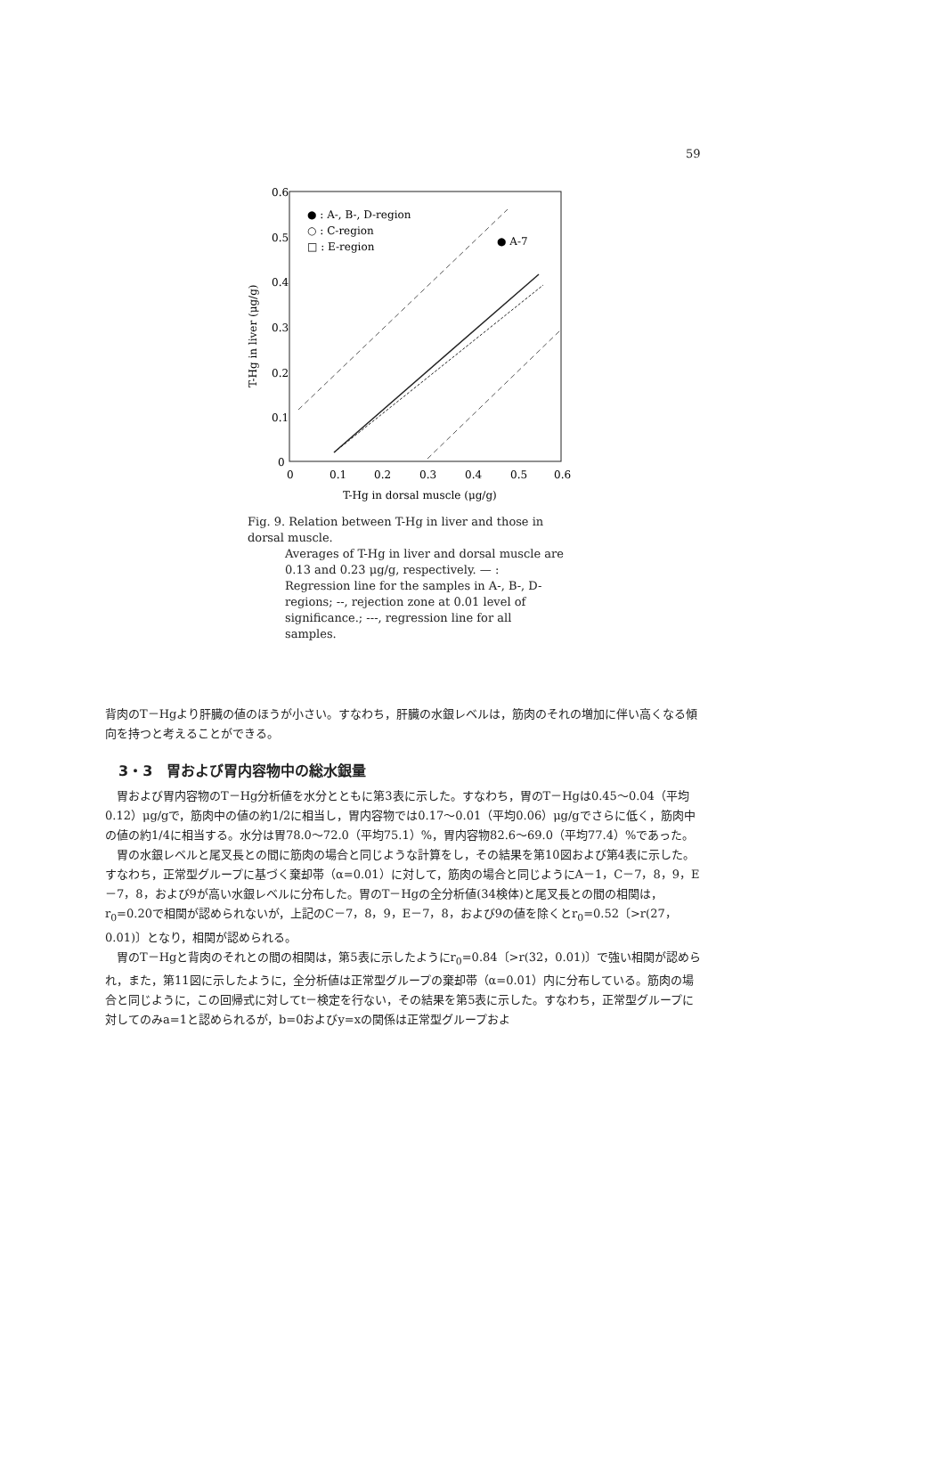59
0.6
0.5
0.4
0.3
0.2
0.1
0
0
0.1
0.2
0.3
0.4
0.5
0.6
T-Hg in dorsal muscle (μg/g)
T-Hg in liver (μg/g)
● : A-, B-, D-region
○ : C-region
□ : E-region
● A-7
Fig. 9. Relation between T-Hg in liver and those in dorsal muscle.
Averages of T-Hg in liver and dorsal muscle are 0.13 and 0.23 μg/g, respectively. — : Regression line for the samples in A-, B-, D-regions; --, rejection zone at 0.01 level of significance.; ---, regression line for all samples.
背肉のT－Hgより肝臓の値のほうが小さい。すなわち，肝臓の水銀レベルは，筋肉のそれの増加に伴い高くなる傾向を持つと考えることができる。
3・3　胃および胃内容物中の総水銀量
胃および胃内容物のT－Hg分析値を水分とともに第3表に示した。すなわち，胃のT－Hgは0.45～0.04（平均0.12）μg/gで，筋肉中の値の約1/2に相当し，胃内容物では0.17～0.01（平均0.06）μg/gでさらに低く，筋肉中の値の約1/4に相当する。水分は胃78.0～72.0（平均75.1）%，胃内容物82.6～69.0（平均77.4）%であった。
胃の水銀レベルと尾叉長との間に筋肉の場合と同じような計算をし，その結果を第10図および第4表に示した。すなわち，正常型グループに基づく棄却帯（α=0.01）に対して，筋肉の場合と同じようにA－1，C－7，8，9，E－7，8，および9が高い水銀レベルに分布した。胃のT－Hgの全分析値(34検体)と尾叉長との間の相関は，r<sub>0</sub>=0.20で相関が認められないが，上記のC－7，8，9，E－7，8，および9の値を除くとr<sub>0</sub>=0.52〔>r(27，0.01)〕となり，相関が認められる。
胃のT－Hgと背肉のそれとの間の相関は，第5表に示したようにr<sub>0</sub>=0.84〔>r(32，0.01)〕で強い相関が認められ，また，第11図に示したように，全分析値は正常型グループの棄却帯（α=0.01）内に分布している。筋肉の場合と同じように，この回帰式に対してt－検定を行ない，その結果を第5表に示した。すなわち，正常型グループに対してのみa=1と認められるが，b=0およびy=xの関係は正常型グループおよ